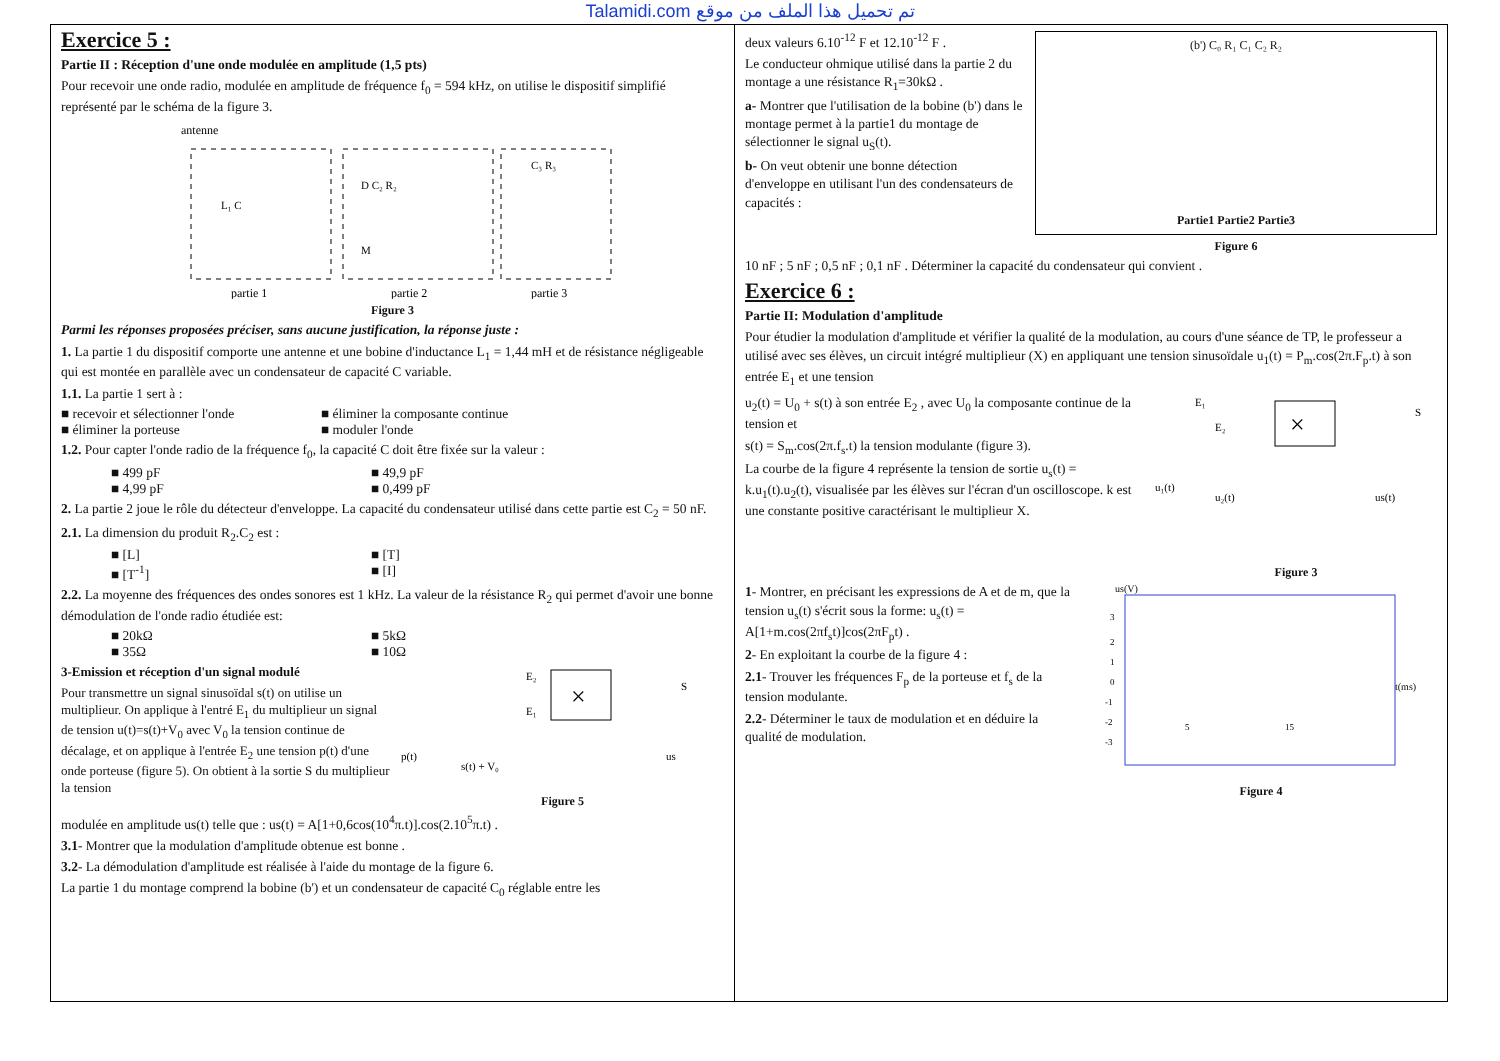Talamidi.com تم تحميل هذا الملف من موقع
Exercice 5 :
Partie II : Réception d'une onde modulée en amplitude (1,5 pts)
Pour recevoir une onde radio, modulée en amplitude de fréquence f<sub>0</sub> = 594 kHz, on utilise le dispositif simplifié représenté par le schéma de la figure 3.
antenne
L₁ C
D C₂ R₂
M
C₃ R₃
partie 1
partie 2
partie 3
Figure 3
Parmi les réponses proposées préciser, sans aucune justification, la réponse juste :
1. La partie 1 du dispositif comporte une antenne et une bobine d'inductance L<sub>1</sub> = 1,44 mH et de résistance négligeable qui est montée en parallèle avec un condensateur de capacité C variable.
1.1. La partie 1 sert à :
■ recevoir et sélectionner l'onde ■ éliminer la composante continue
■ éliminer la porteuse ■ moduler l'onde
1.2. Pour capter l'onde radio de la fréquence f<sub>0</sub>, la capacité C doit être fixée sur la valeur :
■ 499 pF ■ 49,9 pF
■ 4,99 pF ■ 0,499 pF
2. La partie 2 joue le rôle du détecteur d'enveloppe. La capacité du condensateur utilisé dans cette partie est C<sub>2</sub> = 50 nF.
2.1. La dimension du produit R<sub>2</sub>.C<sub>2</sub> est :
■ [L] ■ [T]
■ [T<sup>-1</sup>] ■ [I]
2.2. La moyenne des fréquences des ondes sonores est 1 kHz. La valeur de la résistance R<sub>2</sub> qui permet d'avoir une bonne démodulation de l'onde radio étudiée est:
■ 20kΩ ■ 5kΩ
■ 35Ω ■ 10Ω
3-Emission et réception d'un signal modulé
Pour transmettre un signal sinusoïdal s(t) on utilise un multiplieur. On applique à l'entré E<sub>1</sub> du multiplieur un signal de tension u(t)=s(t)+V<sub>0</sub> avec V<sub>0</sub> la tension continue de décalage, et on applique à l'entrée E<sub>2</sub> une tension p(t) d'une onde porteuse (figure 5). On obtient à la sortie S du multiplieur la tension
×
E₂
E₁
S
p(t)
s(t) + V₀
us
Figure 5
modulée en amplitude us(t) telle que : us(t) = A[1+0,6cos(10<sup>4</sup>π.t)].cos(2.10<sup>5</sup>π.t) .
3.1- Montrer que la modulation d'amplitude obtenue est bonne .
3.2- La démodulation d'amplitude est réalisée à l'aide du montage de la figure 6.
La partie 1 du montage comprend la bobine (b') et un condensateur de capacité C<sub>0</sub> réglable entre les
deux valeurs 6.10<sup>-12</sup> F et 12.10<sup>-12</sup> F .
Le conducteur ohmique utilisé dans la partie 2 du montage a une résistance R<sub>1</sub>=30kΩ .
a- Montrer que l'utilisation de la bobine (b') dans le montage permet à la partie1 du montage de sélectionner le signal u<sub>S</sub>(t).
b- On veut obtenir une bonne détection d'enveloppe en utilisant l'un des condensateurs de capacités :
(b') C₀ R₁ C₁ C₂ R₂
Partie1 Partie2 Partie3
Figure 6
10 nF ; 5 nF ; 0,5 nF ; 0,1 nF . Déterminer la capacité du condensateur qui convient .
Exercice 6 :
Partie II: Modulation d'amplitude
Pour étudier la modulation d'amplitude et vérifier la qualité de la modulation, au cours d'une séance de TP, le professeur a utilisé avec ses élèves, un circuit intégré multiplieur (X) en appliquant une tension sinusoïdale u<sub>1</sub>(t) = P<sub>m</sub>.cos(2π.F<sub>p</sub>.t) à son entrée E<sub>1</sub> et une tension
u<sub>2</sub>(t) = U<sub>0</sub> + s(t) à son entrée E<sub>2</sub> , avec U<sub>0</sub> la composante continue de la tension et
s(t) = S<sub>m</sub>.cos(2π.f<sub>s</sub>.t) la tension modulante (figure 3).
La courbe de la figure 4 représente la tension de sortie u<sub>s</sub>(t) = k.u<sub>1</sub>(t).u<sub>2</sub>(t), visualisée par les élèves sur l'écran d'un oscilloscope. k est une constante positive caractérisant le multiplieur X.
E₁
E₂
×
S
u₁(t)
u₂(t)
us(t)
Figure 3
1- Montrer, en précisant les expressions de A et de m, que la tension u<sub>s</sub>(t) s'écrit sous la forme: u<sub>s</sub>(t) = A[1+m.cos(2πf<sub>s</sub>t)]cos(2πF<sub>p</sub>t) .
2- En exploitant la courbe de la figure 4 :
2.1- Trouver les fréquences F<sub>p</sub> de la porteuse et f<sub>s</sub> de la tension modulante.
2.2- Déterminer le taux de modulation et en déduire la qualité de modulation.
us(V)
3
2
1
0
-1
-2
-3
t(ms)
5
15
Figure 4